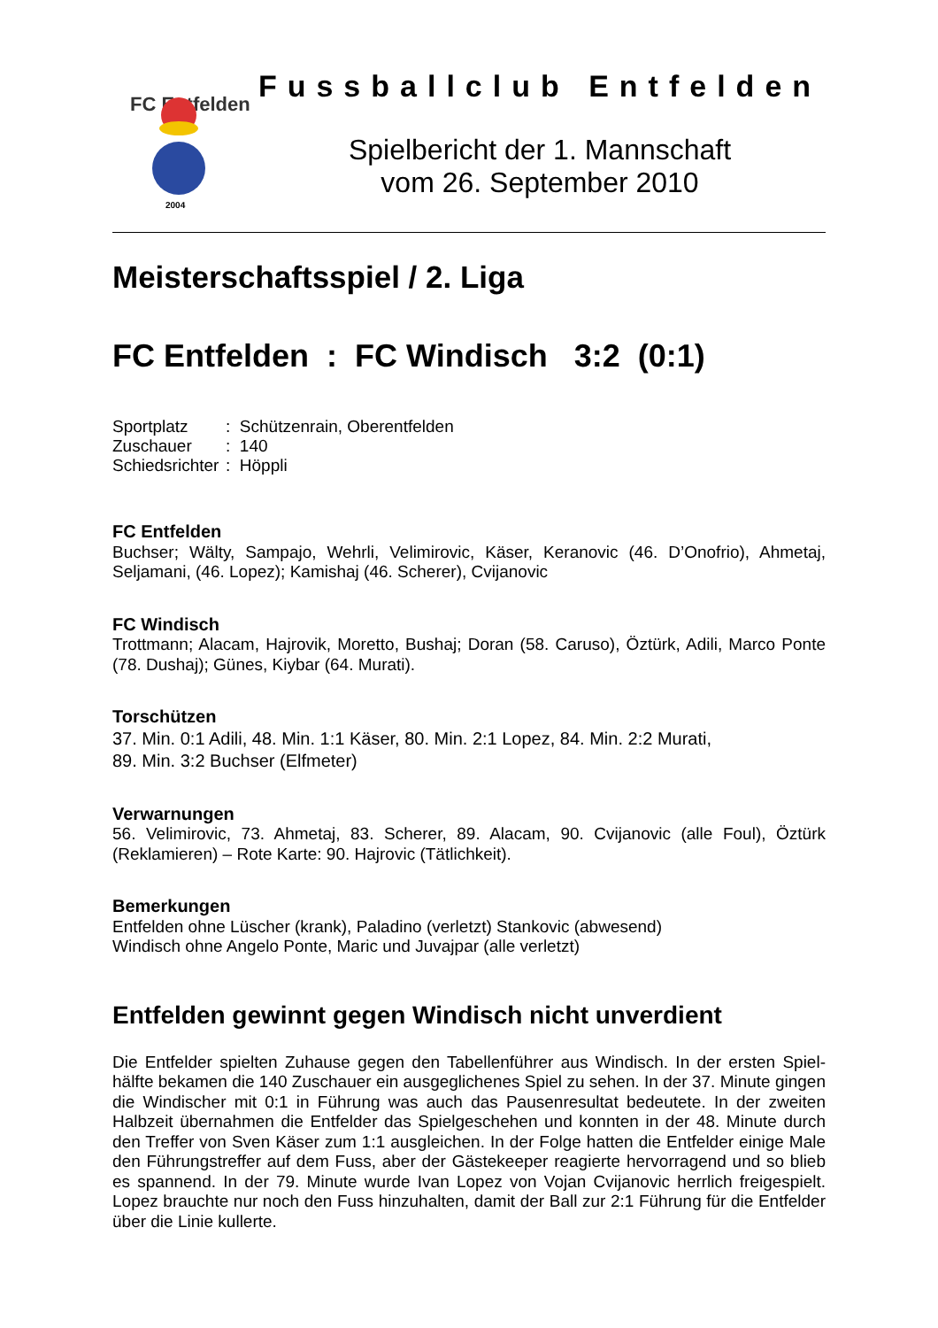FC Entfelden
2004
Fussballclub Entfelden
Spielbericht der 1. Mannschaft
vom 26. September 2010
Meisterschaftsspiel / 2. Liga
FC Entfelden : FC Windisch 3:2 (0:1)
| Sportplatz | : Schützenrain, Oberentfelden |
| Zuschauer | : 140 |
| Schiedsrichter | : Höppli |
FC Entfelden
Buchser; Wälty, Sampajo, Wehrli, Velimirovic, Käser, Keranovic (46. D’Onofrio), Ahmetaj, Seljamani, (46. Lopez); Kamishaj (46. Scherer), Cvijanovic
FC Windisch
Trottmann; Alacam, Hajrovik, Moretto, Bushaj; Doran (58. Caruso), Öztürk, Adili, Marco Ponte (78. Dushaj); Günes, Kiybar (64. Murati).
Torschützen
37. Min. 0:1 Adili, 48. Min. 1:1 Käser, 80. Min. 2:1 Lopez, 84. Min. 2:2 Murati,
89. Min. 3:2 Buchser (Elfmeter)
Verwarnungen
56. Velimirovic, 73. Ahmetaj, 83. Scherer, 89. Alacam, 90. Cvijanovic (alle Foul), Öztürk (Reklamieren) – Rote Karte: 90. Hajrovic (Tätlichkeit).
Bemerkungen
Entfelden ohne Lüscher (krank), Paladino (verletzt) Stankovic (abwesend)
Windisch ohne Angelo Ponte, Maric und Juvajpar (alle verletzt)
Entfelden gewinnt gegen Windisch nicht unverdient
Die Entfelder spielten Zuhause gegen den Tabellenführer aus Windisch. In der ersten Spiel-hälfte bekamen die 140 Zuschauer ein ausgeglichenes Spiel zu sehen. In der 37. Minute gingen die Windischer mit 0:1 in Führung was auch das Pausenresultat bedeutete. In der zweiten Halbzeit übernahmen die Entfelder das Spielgeschehen und konnten in der 48. Minute durch den Treffer von Sven Käser zum 1:1 ausgleichen. In der Folge hatten die Entfelder einige Male den Führungstreffer auf dem Fuss, aber der Gästekeeper reagierte hervorragend und so blieb es spannend. In der 79. Minute wurde Ivan Lopez von Vojan Cvijanovic herrlich freigespielt. Lopez brauchte nur noch den Fuss hinzuhalten, damit der Ball zur 2:1 Führung für die Entfelder über die Linie kullerte.